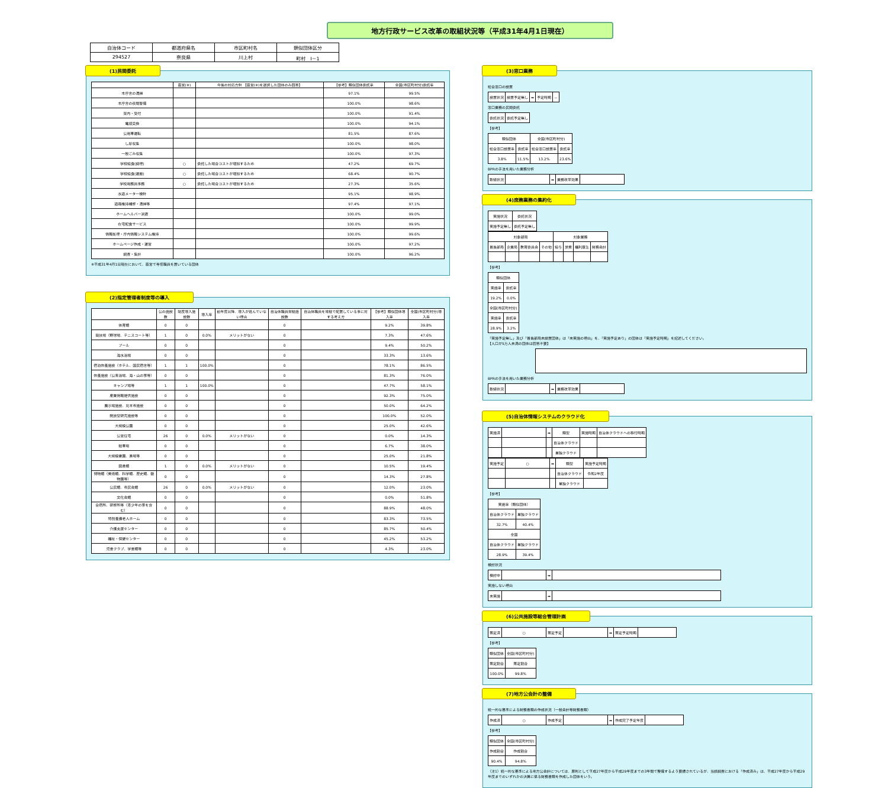地方行政サービス改革の取組状況等（平成31年4月1日現在）
| 自治体コード | 都道府県名 | 市区町村名 | 類似団体区分 |
| 294527 | 奈良県 | 川上村 | 町村 Ⅰ－1 |
(1)民間委託
| | 直営(※) | 今後の対応方針 【直営(※)を選択した団体のみ回答】 | 【参考】類似団体委託率 | 全国(市区町村分)委託率 |
| --- | --- | --- | --- | --- |
| 本庁舎の清掃 | | | 97.1% | 99.5% |
| 本庁舎の夜間警備 | | | 100.0% | 98.6% |
| 案内・受付 | | | 100.0% | 91.4% |
| 電話交換 | | | 100.0% | 94.1% |
| 公用車運転 | | | 81.5% | 87.6% |
| し尿収集 | | | 100.0% | 98.0% |
| 一般ごみ収集 | | | 100.0% | 97.3% |
| 学校給食(調理) | ○ | 委託した場合コストが増加するため | 47.2% | 69.7% |
| 学校給食(運搬) | ○ | 委託した場合コストが増加するため | 68.4% | 90.7% |
| 学校用務員事務 | ○ | 委託した場合コストが増加するため | 27.3% | 35.6% |
| 水道メーター検針 | | | 95.1% | 98.9% |
| 道路維持補修・清掃等 | | | 97.4% | 97.1% |
| ホームヘルパー派遣 | | | 100.0% | 99.0% |
| 在宅配食サービス | | | 100.0% | 99.9% |
| 情報処理・庁内情報システム維持 | | | 100.0% | 99.6% |
| ホームページ作成・運営 | | | 100.0% | 97.2% |
| 調査・集計 | | | 100.0% | 96.2% |
※平成31年4月1日現在において、直営で専任職員を置いている団体
(2)指定管理者制度等の導入
| | 公の施設数 | 制度導入施設数 | 導入率 | 前年度以降、導入が進んでいない理由 | 自治体職員常駐施設数 | 自治体職員を常駐で配置している事に対する考え方 | 【参考】類似団体導入率 | 全国(市区町村分)導入率 |
| --- | --- | --- | --- | --- | --- | --- | --- | --- |
| 体育館 | 0 | 0 | | | 0 | | 9.2% | 39.8% |
| 競技場（野球場、テニスコート等） | 1 | 0 | 0.0% | メリットがない | 0 | | 7.3% | 47.6% |
| プール | 0 | 0 | | | 0 | | 9.4% | 50.2% |
| 海水浴場 | 0 | 0 | | | 0 | | 33.3% | 13.6% |
| 宿泊休養施設（ホテル、国民宿舎等） | 1 | 1 | 100.0% | | 0 | | 78.1% | 86.5% |
| 休養施設（公衆浴場、海・山の家等） | 0 | 0 | | | 0 | | 81.3% | 76.0% |
| キャンプ場等 | 1 | 1 | 100.0% | | 0 | | 47.7% | 58.1% |
| 産業情報提供施設 | 0 | 0 | | | 0 | | 92.3% | 75.0% |
| 展示場施設、見本市施設 | 0 | 0 | | | 0 | | 50.0% | 64.2% |
| 開放型研究施設等 | 0 | 0 | | | 0 | | 100.0% | 52.0% |
| 大規模公園 | 0 | 0 | | | 0 | | 25.0% | 42.6% |
| 公営住宅 | 26 | 0 | 0.0% | メリットがない | 0 | | 0.0% | 14.3% |
| 駐車場 | 0 | 0 | | | 0 | | 6.7% | 38.0% |
| 大規模霊園、斎場等 | 0 | 0 | | | 0 | | 25.0% | 21.8% |
| 図書館 | 1 | 0 | 0.0% | メリットがない | 0 | | 10.5% | 19.4% |
| 博物館（美術館、科学館、歴史館、動物園等） | 0 | 0 | | | 0 | | 14.3% | 27.8% |
| 公民館、市民会館 | 26 | 0 | 0.0% | メリットがない | 0 | | 12.0% | 23.0% |
| 文化会館 | 0 | 0 | | | 0 | | 0.0% | 51.8% |
| 合宿所、研修所等（青少年の家を含む） | 0 | 0 | | | 0 | | 88.9% | 48.0% |
| 特別養護老人ホーム | 0 | 0 | | | 0 | | 83.3% | 73.5% |
| 介護支援センター | 0 | 0 | | | 0 | | 85.7% | 50.4% |
| 福祉・保健センター | 0 | 0 | | | 0 | | 45.2% | 53.2% |
| 児童クラブ、学童館等 | 0 | 0 | | | 0 | | 4.3% | 23.0% |
(3)窓口業務
総合窓口の設置
| 設置状況 | 設置予定無し | ➡ | 予定時期 | － |
窓口業務の民間委託
| 委託状況 | 委託予定無し |
【参考】
| 類似団体 | | 全国(市区町村分) | |
| 総合窓口設置率 | 委託率 | 総合窓口設置率 | 委託率 |
| 3.8% | 11.5% | 13.2% | 23.6% |
BPRの手法を用いた業務分析
| 取組状況 | | ➡ | 業務改革効果 | |
(4)庶務業務の集約化
| 実施状況 | 委託状況 |
| 実施予定無し | 委託予定無し |
| 対象部局 | | | | 対象業務 | | | |
| 首長部局 | 企業局 | 教育委員会 | その他 | 給与 | 旅費 | 福利厚生 | 財務会計 |
【参考】
| 類似団体 | |
| 実施率 | 委託率 |
| 19.2% | 0.0% |
| 全国(市区町村分) | |
| 実施率 | 委託率 |
| 28.9% | 3.2% |
「実施予定無し」及び「首長部局未設置団体」は「未実施の理由」を、「実施予定あり」の団体は「実施予定時期」を記述してください。
【人口が5万人未満の団体は回答不要】
BPRの手法を用いた業務分析
| 取組状況 | | ➡ | 業務改革効果 | |
(5)自治体情報システムのクラウド化
| 実施済 | | ➡ | 類型 | 実施時期 | 自治体クラウドへの移行時期 |
| | | | 自治体クラウド | | |
| | | | 単独クラウド | | |
| 実施予定 | ○ | ➡ | 類型 | 実施予定時期 |
| | | | 自治体クラウド | 令和2年度 |
| | | | 単独クラウド | |
【参考】
| 実施率（類似団体） | |
| 自治体クラウド | 単独クラウド |
| 32.7% | 40.4% |
| 全国 | |
| 自治体クラウド | 単独クラウド |
| 28.9% | 39.4% |
検討状況
| 検討中 | | ➡ | |
実施しない理由
| 未実施 | | ➡ | |
(6)公共施設等総合管理計画
| 策定済 | ○ | 策定予定 | | ➡ | 策定予定時期 | |
【参考】
| 類似団体 | 全国(市区町村分) |
| 策定割合 | 策定割合 |
| 100.0% | 99.8% |
(7)地方公会計の整備
統一的な基準による財務書類の作成状況（一般会計等財務書類）
| 作成済 | ○ | 作成予定 | | ➡ | 作成完了予定年度 | |
【参考】
| 類似団体 | 全国(市区町村分) |
| 作成割合 | 作成割合 |
| 90.4% | 94.8% |
（注1）統一的な基準による地方公会計については、原則として平成27年度から平成29年度までの3年間で整備するよう要請されているが、当該調査における「作成済み」は、平成27年度から平成29年度までのいずれかの決算に係る財務書類を作成した団体をいう。